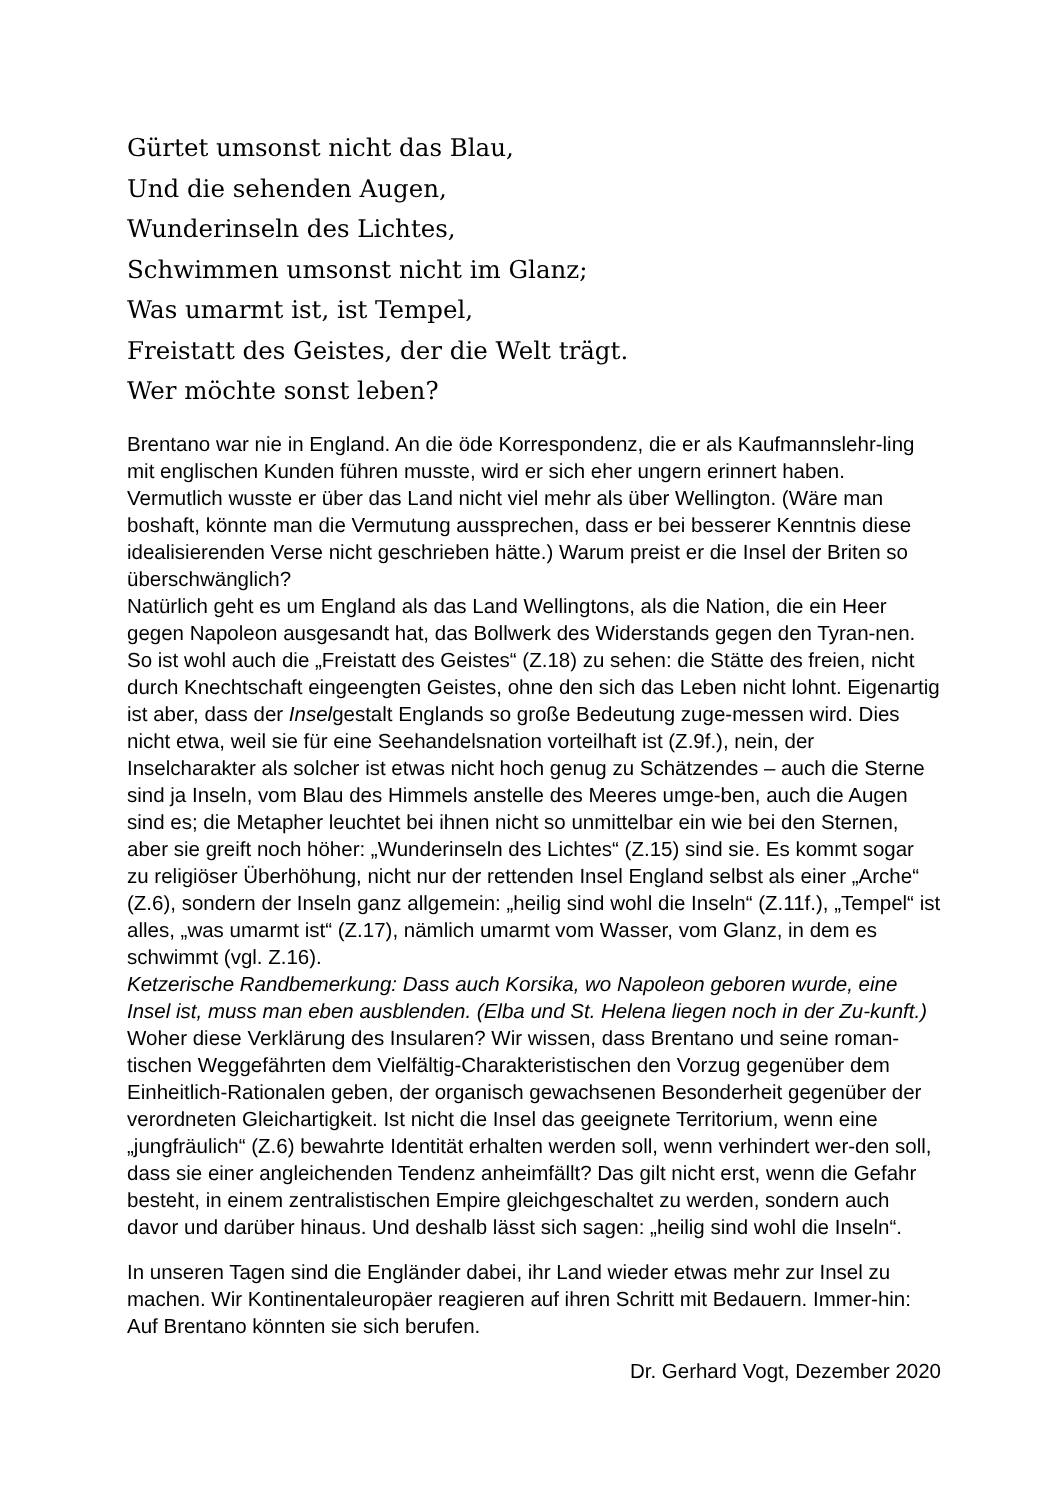Gürtet umsonst nicht das Blau,
Und die sehenden Augen,
Wunderinseln des Lichtes,
Schwimmen umsonst nicht im Glanz;
Was umarmt ist, ist Tempel,
Freistatt des Geistes, der die Welt trägt.
Wer möchte sonst leben?
Brentano war nie in England. An die öde Korrespondenz, die er als Kaufmannslehr-ling mit englischen Kunden führen musste, wird er sich eher ungern erinnert haben. Vermutlich wusste er über das Land nicht viel mehr als über Wellington. (Wäre man boshaft, könnte man die Vermutung aussprechen, dass er bei besserer Kenntnis diese idealisierenden Verse nicht geschrieben hätte.) Warum preist er die Insel der Briten so überschwänglich?
Natürlich geht es um England als das Land Wellingtons, als die Nation, die ein Heer gegen Napoleon ausgesandt hat, das Bollwerk des Widerstands gegen den Tyran-nen. So ist wohl auch die „Freistatt des Geistes“ (Z.18) zu sehen: die Stätte des freien, nicht durch Knechtschaft eingeengten Geistes, ohne den sich das Leben nicht lohnt. Eigenartig ist aber, dass der Inselgestalt Englands so große Bedeutung zuge-messen wird. Dies nicht etwa, weil sie für eine Seehandelsnation vorteilhaft ist (Z.9f.), nein, der Inselcharakter als solcher ist etwas nicht hoch genug zu Schätzendes – auch die Sterne sind ja Inseln, vom Blau des Himmels anstelle des Meeres umge-ben, auch die Augen sind es; die Metapher leuchtet bei ihnen nicht so unmittelbar ein wie bei den Sternen, aber sie greift noch höher: „Wunderinseln des Lichtes“ (Z.15) sind sie. Es kommt sogar zu religiöser Überhöhung, nicht nur der rettenden Insel England selbst als einer „Arche“ (Z.6), sondern der Inseln ganz allgemein: „heilig sind wohl die Inseln“ (Z.11f.), „Tempel“ ist alles, „was umarmt ist“ (Z.17), nämlich umarmt vom Wasser, vom Glanz, in dem es schwimmt (vgl. Z.16).
Ketzerische Randbemerkung: Dass auch Korsika, wo Napoleon geboren wurde, eine Insel ist, muss man eben ausblenden. (Elba und St. Helena liegen noch in der Zu-kunft.)
Woher diese Verklärung des Insularen? Wir wissen, dass Brentano und seine roman-tischen Weggefährten dem Vielfältig-Charakteristischen den Vorzug gegenüber dem Einheitlich-Rationalen geben, der organisch gewachsenen Besonderheit gegenüber der verordneten Gleichartigkeit. Ist nicht die Insel das geeignete Territorium, wenn eine „jungfräulich“ (Z.6) bewahrte Identität erhalten werden soll, wenn verhindert wer-den soll, dass sie einer angleichenden Tendenz anheimfällt? Das gilt nicht erst, wenn die Gefahr besteht, in einem zentralistischen Empire gleichgeschaltet zu werden, sondern auch davor und darüber hinaus. Und deshalb lässt sich sagen: „heilig sind wohl die Inseln“.
In unseren Tagen sind die Engländer dabei, ihr Land wieder etwas mehr zur Insel zu machen. Wir Kontinentaleuropäer reagieren auf ihren Schritt mit Bedauern. Immer-hin: Auf Brentano könnten sie sich berufen.
Dr. Gerhard Vogt, Dezember 2020